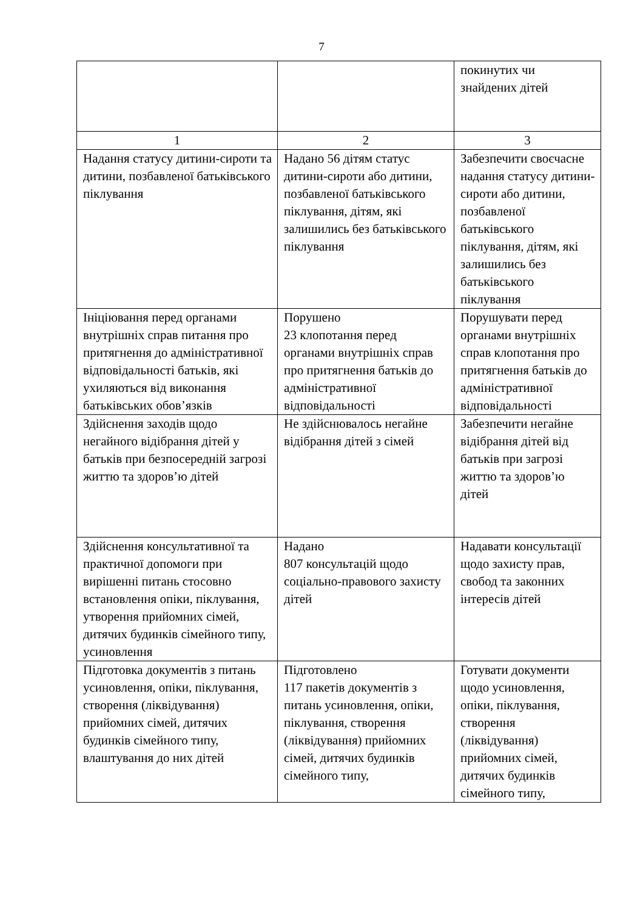7
| | | покинутих чи знайдених дітей |
| 1 | 2 | 3 |
| Надання статусу дитини-сироти та дитини, позбавленої батьківського піклування | Надано 56 дітям статус дитини-сироти або дитини, позбавленої батьківського піклування, дітям, які залишились без батьківського піклування | Забезпечити своєчасне надання статусу дитини-сироти або дитини, позбавленої батьківського піклування, дітям, які залишились без батьківського піклування |
| Ініціювання перед органами внутрішніх справ питання про притягнення до адміністративної відповідальності батьків, які ухиляються від виконання батьківських обов’язків | Порушено 23 клопотання перед органами внутрішніх справ про притягнення батьків до адміністративної відповідальності | Порушувати перед органами внутрішніх справ клопотання про притягнення батьків до адміністративної відповідальності |
| Здійснення заходів щодо негайного відібрання дітей у батьків при безпосередній загрозі життю та здоров’ю дітей | Не здійснювалось негайне відібрання дітей з сімей | Забезпечити негайне відібрання дітей від батьків при загрозі життю та здоров’ю дітей |
| Здійснення консультативної та практичної допомоги при вирішенні питань стосовно встановлення опіки, піклування, утворення прийомних сімей, дитячих будинків сімейного типу, усиновлення | Надано 807 консультацій щодо соціально-правового захисту дітей | Надавати консультації щодо захисту прав, свобод та законних інтересів дітей |
| Підготовка документів з питань усиновлення, опіки, піклування, створення (ліквідування) прийомних сімей, дитячих будинків сімейного типу, влаштування до них дітей | Підготовлено 117 пакетів документів з питань усиновлення, опіки, піклування, створення (ліквідування) прийомних сімей, дитячих будинків сімейного типу, | Готувати документи щодо усиновлення, опіки, піклування, створення (ліквідування) прийомних сімей, дитячих будинків сімейного типу, |